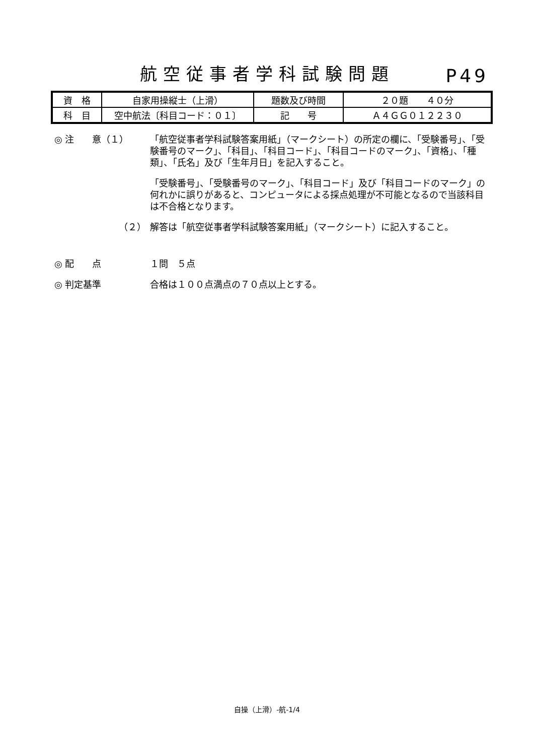航空従事者学科試験問題
P49
| 資 格 | 自家用操縦士（上滑） | 題数及び時間 | ２０題 ４０分 |
| 科 目 | 空中航法〔科目コード：０１〕 | 記 号 | Ａ４ＧＧ０１２２３０ |
◎ 注　　意（１） 「航空従事者学科試験答案用紙」（マークシート）の所定の欄に、「受験番号」、「受験番号のマーク」、「科目」、「科目コード」、「科目コードのマーク」、「資格」、「種類」、「氏名」及び「生年月日」を記入すること。
「受験番号」、「受験番号のマーク」、「科目コード」及び「科目コードのマーク」の何れかに誤りがあると、コンピュータによる採点処理が不可能となるので当該科目は不合格となります。
（２） 解答は「航空従事者学科試験答案用紙」（マークシート）に記入すること。
◎ 配　　点 １問　５点
◎ 判定基準 合格は１００点満点の７０点以上とする。
自操（上滑）-航-1/4